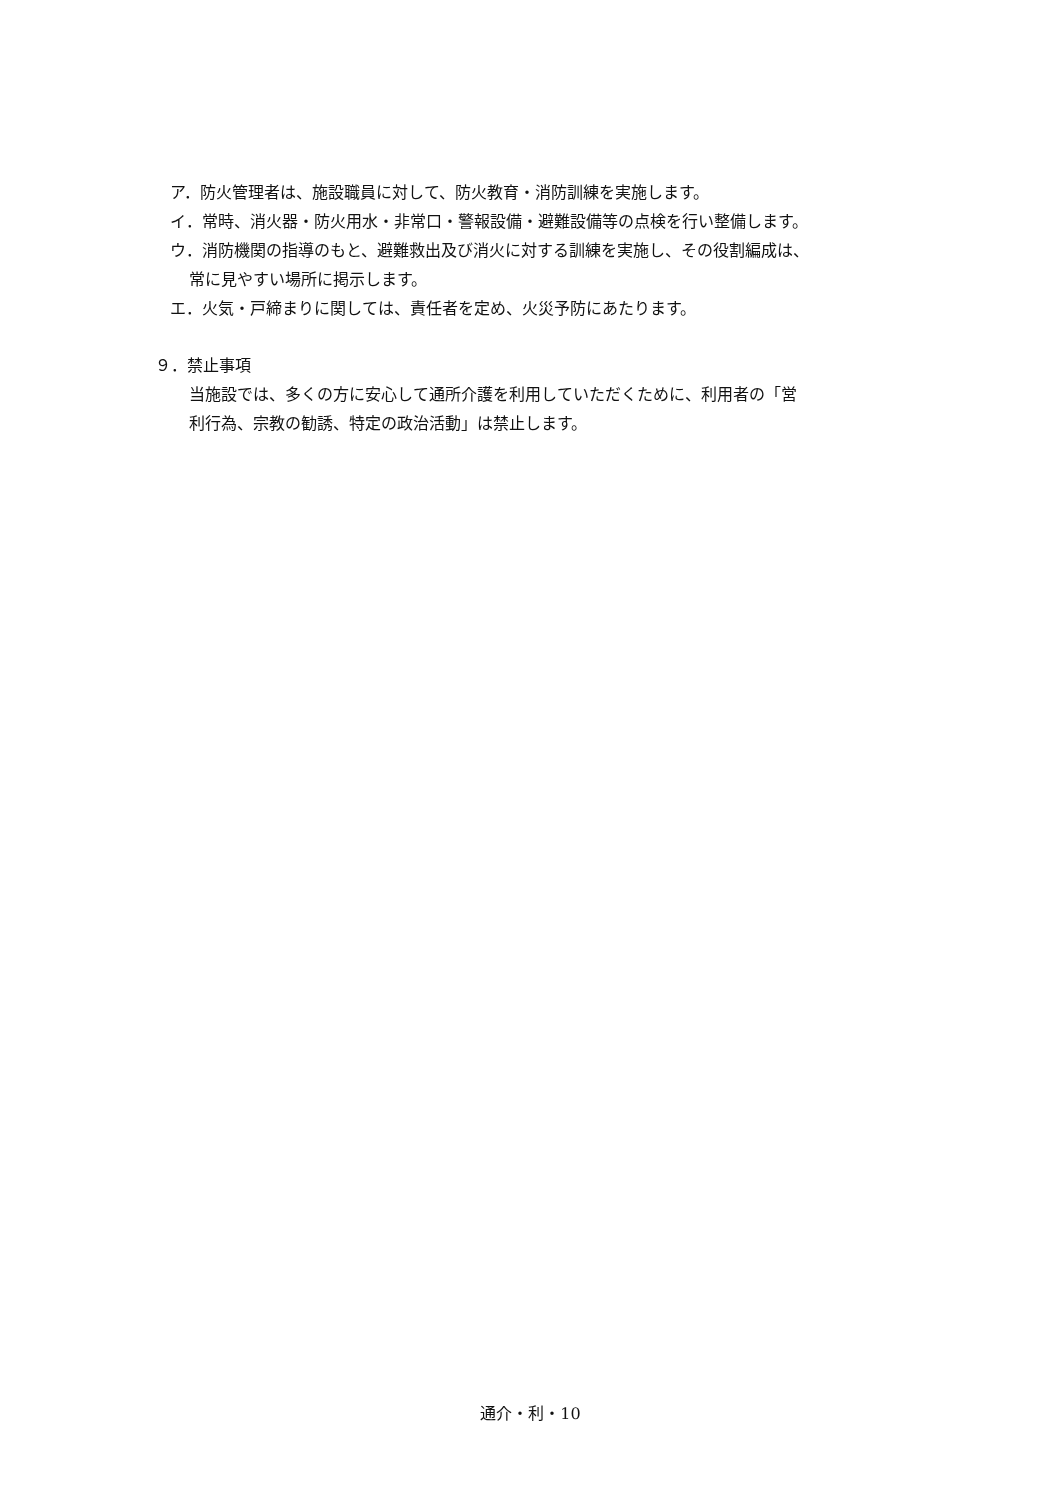ア．防火管理者は、施設職員に対して、防火教育・消防訓練を実施します。
イ．常時、消火器・防火用水・非常口・警報設備・避難設備等の点検を行い整備します。
ウ．消防機関の指導のもと、避難救出及び消火に対する訓練を実施し、その役割編成は、
常に見やすい場所に掲示します。
エ．火気・戸締まりに関しては、責任者を定め、火災予防にあたります。
９．禁止事項
当施設では、多くの方に安心して通所介護を利用していただくために、利用者の「営
利行為、宗教の勧誘、特定の政治活動」は禁止します。
通介・利・10